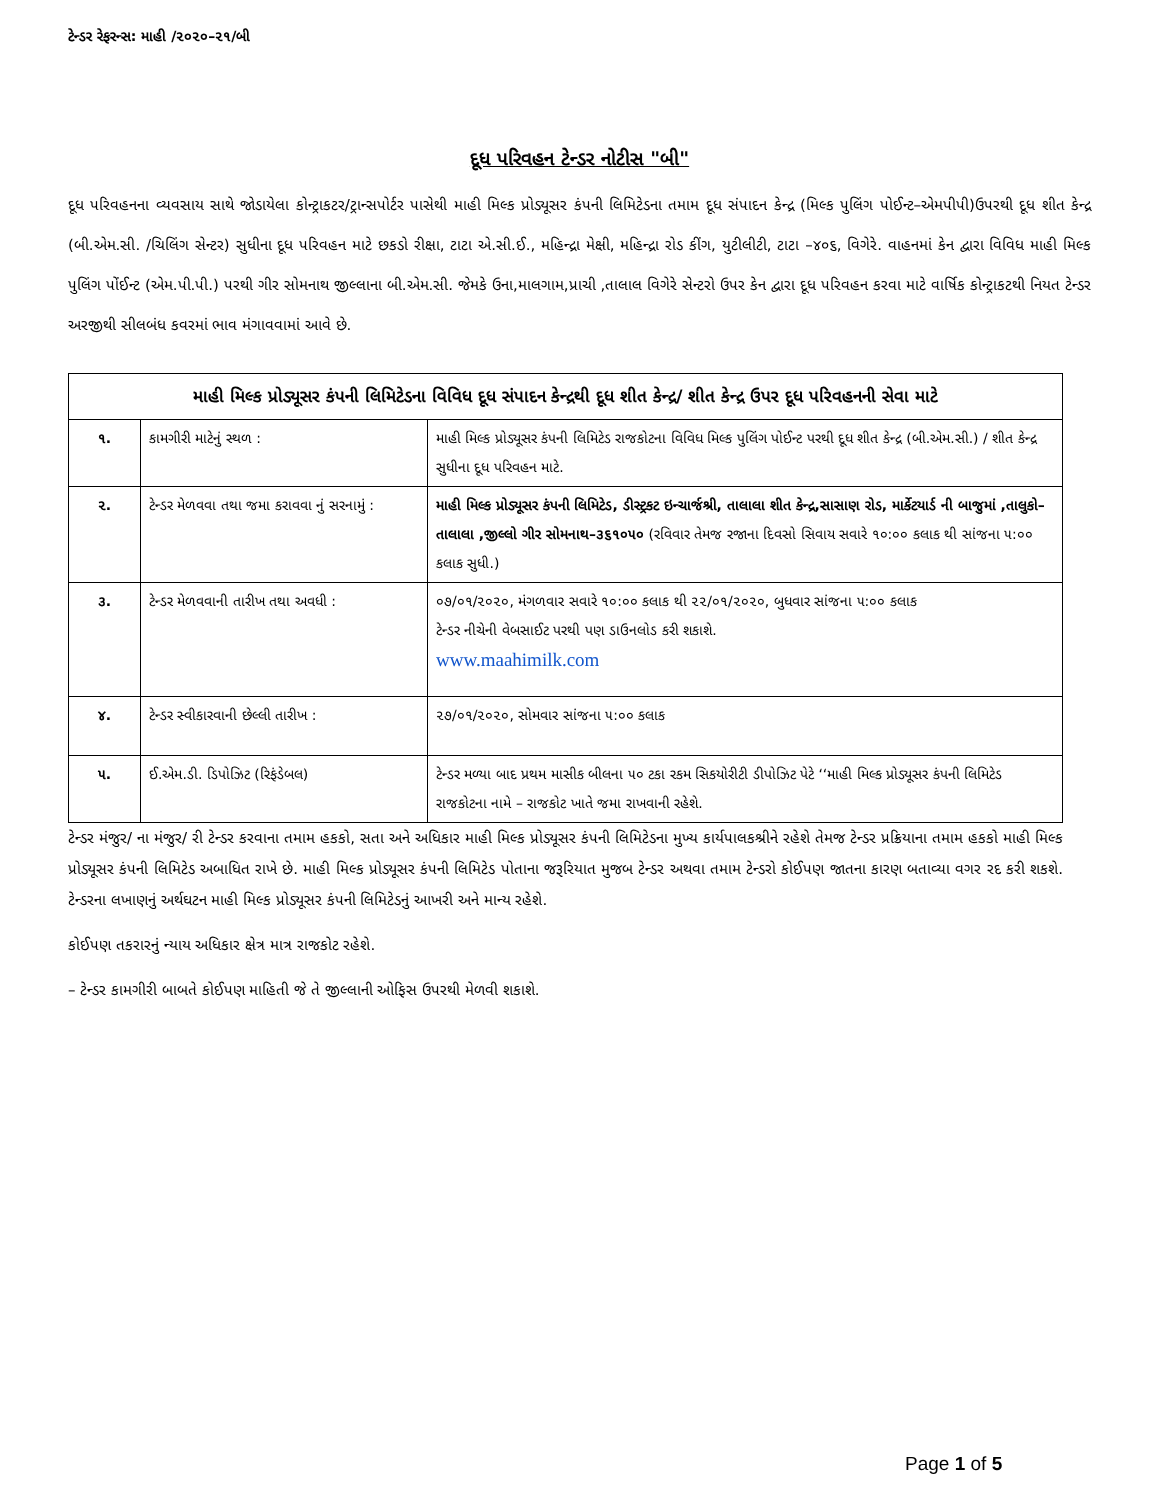ટેન્ડર રેફરન્સ: માહી /૨૦૨૦–૨૧/બી
દૂધ પરિવહન ટેન્ડર નોટીસ "બી"
દૂધ પરિવહનના વ્યવસાય સાથે જોડાયેલા કોન્ટ્રાકટર/ટ્રાન્સપોર્ટર પાસેથી માહી મિલ્ક પ્રોડ્યૂસર કંપની લિમિટેડના તમામ દૂધ સંપાદન કેન્દ્ર (મિલ્ક પુલિંગ પોઈન્ટ–એમપીપી)ઉપરથી દૂધ શીત કેન્દ્ર (બી.એમ.સી. /ચિલિંગ સેન્ટર) સુધીના દૂધ પરિવહન માટે છકડો રીક્ષા, ટાટા એ.સી.ઈ., મહિન્દ્રા મેક્ષી, મહિન્દ્રા રોડ કીંગ, યુટીલીટી, ટાટા –૪૦૬, વિગેરે. વાહનમાં કેન દ્વારા વિવિધ માહી મિલ્ક પુલિંગ પોંઈન્ટ (એમ.પી.પી.) પરથી ગીર સોમનાથ જીલ્લાના બી.એમ.સી. જેમકે ઉના,માલગામ,પ્રાચી ,તાલાલ વિગેરે સેન્ટરો ઉપર કેન દ્વારા દૂધ પરિવહન કરવા માટે વાર્ષિક કોન્ટ્રાકટથી નિયત ટેન્ડર અરજીથી સીલબંધ કવરમાં ભાવ મંગાવવામાં આવે છે.
| માહી મિલ્ક પ્રોડ્યૂસર કંપની લિમિટેડના વિવિધ દૂધ સંપાદન કેન્દ્રથી દૂધ શીત કેન્દ્ર/ શીત કેન્દ્ર ઉપર દૂધ પરિવહનની સેવા માટે | | |
| --- | --- | --- |
| ૧. | કામગીરી માટેનું સ્થળ : | માહી મિલ્ક પ્રોડ્યૂસર કંપની લિમિટેડ રાજકોટના વિવિધ મિલ્ક પુલિંગ પોઈન્ટ પરથી દૂધ શીત કેન્દ્ર (બી.એમ.સી.) / શીત કેન્દ્ર સુધીના દૂધ પરિવહન માટે. |
| ૨. | ટેન્ડર મેળવવા તથા જમા કરાવવા નું સરનામું : | માહી મિલ્ક પ્રોડ્યૂસર કંપની લિમિટેડ, ડીસ્ટ્રકટ ઇન્ચાર્જશ્રી, તાલાલા શીત કેન્દ્ર,સાસાણ રોડ, માર્કેટયાર્ડ ની બાજુમાં ,તાલુકો–તાલાલા ,જીલ્લો ગીર સોમનાથ–૩૬૧૦૫૦ (રવિવાર તેમજ રજાના દિવસો સિવાય સવારે ૧૦:૦૦ કલાક થી સાંજના ૫:૦૦ કલાક સુધી.) |
| ૩. | ટેન્ડર મેળવવાની તારીખ તથા અવધી : | ૦૭/૦૧/૨૦૨૦, મંગળવાર સવારે ૧૦:૦૦ કલાક થી ૨૨/૦૧/૨૦૨૦, બુધવાર સાંજના ૫:૦૦ કલાક ટેન્ડર નીચેની વેબસાઈટ પરથી પણ ડાઉનલોડ કરી શકાશે. www.maahimilk.com |
| ૪. | ટેન્ડર સ્વીકારવાની છેલ્લી તારીખ : | ૨૭/૦૧/૨૦૨૦, સોમવાર સાંજના ૫:૦૦ કલાક |
| ૫. | ઈ.એમ.ડી. ડિપોઝિટ (રિફંડેબલ) | ટેન્ડર મળ્યા બાદ પ્રથમ માસીક બીલના ૫૦ ટકા રકમ સિકયોરીટી ડીપોઝિટ પેટે ‘‘માહી મિલ્ક પ્રોડ્યૂસર કંપની લિમિટેડ રાજકોટના નામે – રાજકોટ ખાતે જમા રાખવાની રહેશે. |
ટેન્ડર મંજુર/ ના મંજુર/ રી ટેન્ડર કરવાના તમામ હકકો, સતા અને અધિકાર માહી મિલ્ક પ્રોડ્યૂસર કંપની લિમિટેડના મુખ્ય કાર્યપાલકશ્રીને રહેશે તેમજ ટેન્ડર પ્રક્રિયાના તમામ હકકો માહી મિલ્ક પ્રોડ્યૂસર કંપની લિમિટેડ અબાધિત રાખે છે. માહી મિલ્ક પ્રોડ્યૂસર કંપની લિમિટેડ પોતાના જરૂરિયાત મુજબ ટેન્ડર અથવા તમામ ટેન્ડરો કોઈપણ જાતના કારણ બતાવ્યા વગર રદ કરી શકશે. ટેન્ડરના લખાણનું અર્થઘટન માહી મિલ્ક પ્રોડ્યૂસર કંપની લિમિટેડનું આખરી અને માન્ય રહેશે.
કોઈપણ તકરારનું ન્યાય અધિકાર ક્ષેત્ર માત્ર રાજકોટ રહેશે.
– ટેન્ડર કામગીરી બાબતે કોઈપણ માહિતી જે તે જીલ્લાની ઓફિસ ઉપરથી મેળવી શકાશે.
Page 1 of 5